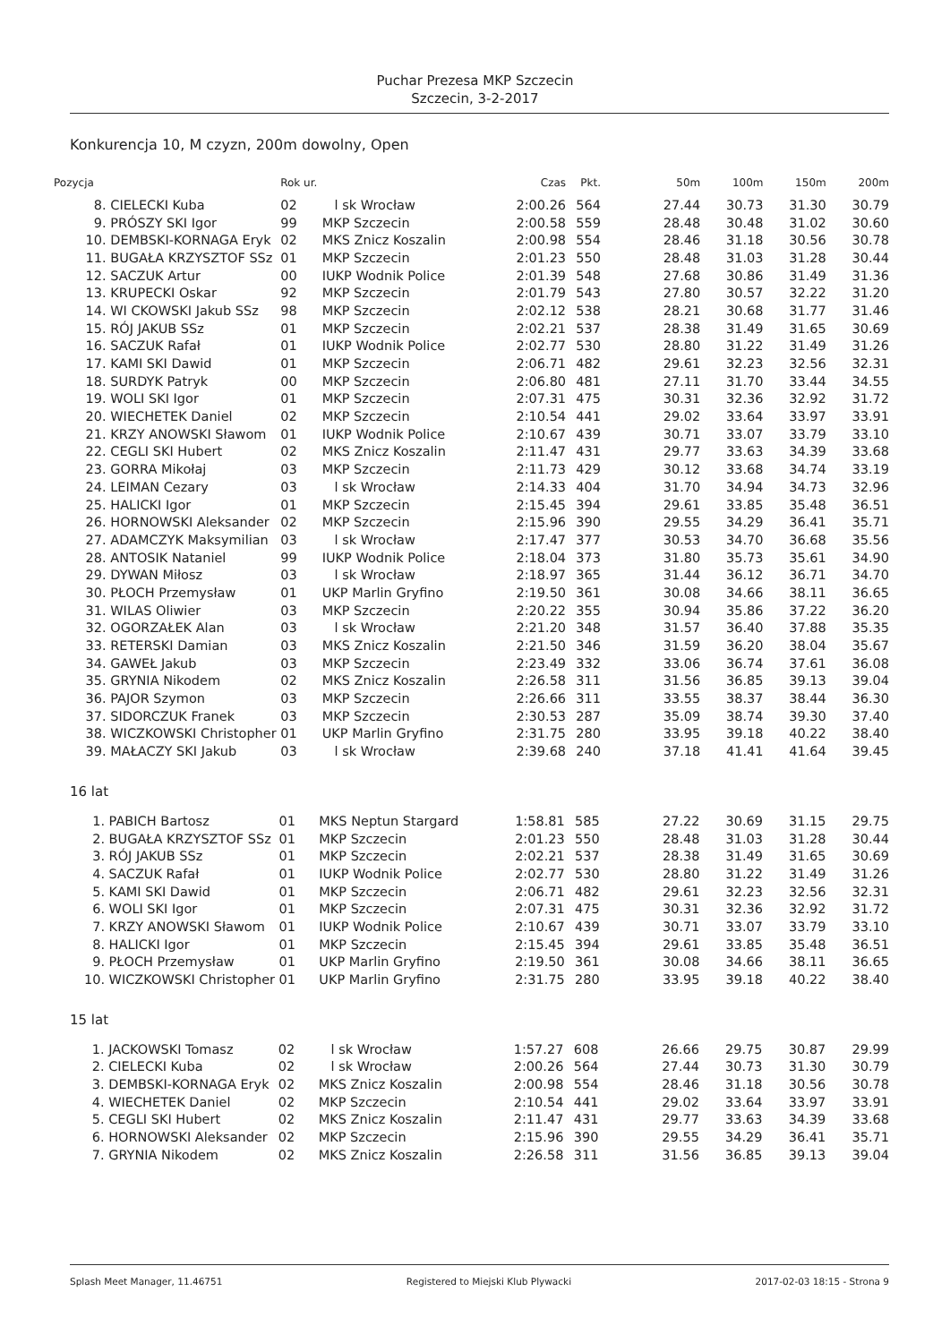Puchar Prezesa MKP Szczecin
Szczecin, 3-2-2017
Konkurencja 10, M czyzn, 200m dowolny, Open
| Pozycja | | Rok ur. | | Czas | Pkt. | 50m | 100m | 150m | 200m |
| --- | --- | --- | --- | --- | --- | --- | --- | --- | --- |
| 8. | CIELECKI Kuba | 02 | l sk Wrocław | 2:00.26 | 564 | 27.44 | 30.73 | 31.30 | 30.79 |
| 9. | PRÓSZY SKI Igor | 99 | MKP Szczecin | 2:00.58 | 559 | 28.48 | 30.48 | 31.02 | 30.60 |
| 10. | DEMBSKI-KORNAGA Eryk | 02 | MKS Znicz Koszalin | 2:00.98 | 554 | 28.46 | 31.18 | 30.56 | 30.78 |
| 11. | BUGAŁA KRZYSZTOF SSz | 01 | MKP Szczecin | 2:01.23 | 550 | 28.48 | 31.03 | 31.28 | 30.44 |
| 12. | SACZUK Artur | 00 | IUKP Wodnik Police | 2:01.39 | 548 | 27.68 | 30.86 | 31.49 | 31.36 |
| 13. | KRUPECKI Oskar | 92 | MKP Szczecin | 2:01.79 | 543 | 27.80 | 30.57 | 32.22 | 31.20 |
| 14. | WI CKOWSKI Jakub SSz | 98 | MKP Szczecin | 2:02.12 | 538 | 28.21 | 30.68 | 31.77 | 31.46 |
| 15. | RÓJ JAKUB SSz | 01 | MKP Szczecin | 2:02.21 | 537 | 28.38 | 31.49 | 31.65 | 30.69 |
| 16. | SACZUK Rafał | 01 | IUKP Wodnik Police | 2:02.77 | 530 | 28.80 | 31.22 | 31.49 | 31.26 |
| 17. | KAMI SKI Dawid | 01 | MKP Szczecin | 2:06.71 | 482 | 29.61 | 32.23 | 32.56 | 32.31 |
| 18. | SURDYK Patryk | 00 | MKP Szczecin | 2:06.80 | 481 | 27.11 | 31.70 | 33.44 | 34.55 |
| 19. | WOLI SKI Igor | 01 | MKP Szczecin | 2:07.31 | 475 | 30.31 | 32.36 | 32.92 | 31.72 |
| 20. | WIECHETEK Daniel | 02 | MKP Szczecin | 2:10.54 | 441 | 29.02 | 33.64 | 33.97 | 33.91 |
| 21. | KRZY ANOWSKI Sławom | 01 | IUKP Wodnik Police | 2:10.67 | 439 | 30.71 | 33.07 | 33.79 | 33.10 |
| 22. | CEGLI SKI Hubert | 02 | MKS Znicz Koszalin | 2:11.47 | 431 | 29.77 | 33.63 | 34.39 | 33.68 |
| 23. | GORRA Mikołaj | 03 | MKP Szczecin | 2:11.73 | 429 | 30.12 | 33.68 | 34.74 | 33.19 |
| 24. | LEIMAN Cezary | 03 | l sk Wrocław | 2:14.33 | 404 | 31.70 | 34.94 | 34.73 | 32.96 |
| 25. | HALICKI Igor | 01 | MKP Szczecin | 2:15.45 | 394 | 29.61 | 33.85 | 35.48 | 36.51 |
| 26. | HORNOWSKI Aleksander | 02 | MKP Szczecin | 2:15.96 | 390 | 29.55 | 34.29 | 36.41 | 35.71 |
| 27. | ADAMCZYK Maksymilian | 03 | l sk Wrocław | 2:17.47 | 377 | 30.53 | 34.70 | 36.68 | 35.56 |
| 28. | ANTOSIK Nataniel | 99 | IUKP Wodnik Police | 2:18.04 | 373 | 31.80 | 35.73 | 35.61 | 34.90 |
| 29. | DYWAN Miłosz | 03 | l sk Wrocław | 2:18.97 | 365 | 31.44 | 36.12 | 36.71 | 34.70 |
| 30. | PŁOCH Przemysław | 01 | UKP Marlin Gryfino | 2:19.50 | 361 | 30.08 | 34.66 | 38.11 | 36.65 |
| 31. | WILAS Oliwier | 03 | MKP Szczecin | 2:20.22 | 355 | 30.94 | 35.86 | 37.22 | 36.20 |
| 32. | OGORZAŁEK Alan | 03 | l sk Wrocław | 2:21.20 | 348 | 31.57 | 36.40 | 37.88 | 35.35 |
| 33. | RETERSKI Damian | 03 | MKS Znicz Koszalin | 2:21.50 | 346 | 31.59 | 36.20 | 38.04 | 35.67 |
| 34. | GAWEŁ Jakub | 03 | MKP Szczecin | 2:23.49 | 332 | 33.06 | 36.74 | 37.61 | 36.08 |
| 35. | GRYNIA Nikodem | 02 | MKS Znicz Koszalin | 2:26.58 | 311 | 31.56 | 36.85 | 39.13 | 39.04 |
| 36. | PAJOR Szymon | 03 | MKP Szczecin | 2:26.66 | 311 | 33.55 | 38.37 | 38.44 | 36.30 |
| 37. | SIDORCZUK Franek | 03 | MKP Szczecin | 2:30.53 | 287 | 35.09 | 38.74 | 39.30 | 37.40 |
| 38. | WICZKOWSKI Christopher | 01 | UKP Marlin Gryfino | 2:31.75 | 280 | 33.95 | 39.18 | 40.22 | 38.40 |
| 39. | MAŁACZY SKI Jakub | 03 | l sk Wrocław | 2:39.68 | 240 | 37.18 | 41.41 | 41.64 | 39.45 |
16 lat
| 1. | PABICH Bartosz | 01 | MKS Neptun Stargard | 1:58.81 | 585 | 27.22 | 30.69 | 31.15 | 29.75 |
| 2. | BUGAŁA KRZYSZTOF SSz | 01 | MKP Szczecin | 2:01.23 | 550 | 28.48 | 31.03 | 31.28 | 30.44 |
| 3. | RÓJ JAKUB SSz | 01 | MKP Szczecin | 2:02.21 | 537 | 28.38 | 31.49 | 31.65 | 30.69 |
| 4. | SACZUK Rafał | 01 | IUKP Wodnik Police | 2:02.77 | 530 | 28.80 | 31.22 | 31.49 | 31.26 |
| 5. | KAMI SKI Dawid | 01 | MKP Szczecin | 2:06.71 | 482 | 29.61 | 32.23 | 32.56 | 32.31 |
| 6. | WOLI SKI Igor | 01 | MKP Szczecin | 2:07.31 | 475 | 30.31 | 32.36 | 32.92 | 31.72 |
| 7. | KRZY ANOWSKI Sławom | 01 | IUKP Wodnik Police | 2:10.67 | 439 | 30.71 | 33.07 | 33.79 | 33.10 |
| 8. | HALICKI Igor | 01 | MKP Szczecin | 2:15.45 | 394 | 29.61 | 33.85 | 35.48 | 36.51 |
| 9. | PŁOCH Przemysław | 01 | UKP Marlin Gryfino | 2:19.50 | 361 | 30.08 | 34.66 | 38.11 | 36.65 |
| 10. | WICZKOWSKI Christopher | 01 | UKP Marlin Gryfino | 2:31.75 | 280 | 33.95 | 39.18 | 40.22 | 38.40 |
15 lat
| 1. | JACKOWSKI Tomasz | 02 | l sk Wrocław | 1:57.27 | 608 | 26.66 | 29.75 | 30.87 | 29.99 |
| 2. | CIELECKI Kuba | 02 | l sk Wrocław | 2:00.26 | 564 | 27.44 | 30.73 | 31.30 | 30.79 |
| 3. | DEMBSKI-KORNAGA Eryk | 02 | MKS Znicz Koszalin | 2:00.98 | 554 | 28.46 | 31.18 | 30.56 | 30.78 |
| 4. | WIECHETEK Daniel | 02 | MKP Szczecin | 2:10.54 | 441 | 29.02 | 33.64 | 33.97 | 33.91 |
| 5. | CEGLI SKI Hubert | 02 | MKS Znicz Koszalin | 2:11.47 | 431 | 29.77 | 33.63 | 34.39 | 33.68 |
| 6. | HORNOWSKI Aleksander | 02 | MKP Szczecin | 2:15.96 | 390 | 29.55 | 34.29 | 36.41 | 35.71 |
| 7. | GRYNIA Nikodem | 02 | MKS Znicz Koszalin | 2:26.58 | 311 | 31.56 | 36.85 | 39.13 | 39.04 |
Splash Meet Manager, 11.46751 Registered to Miejski Klub Plywacki 2017-02-03 18:15 - Strona 9